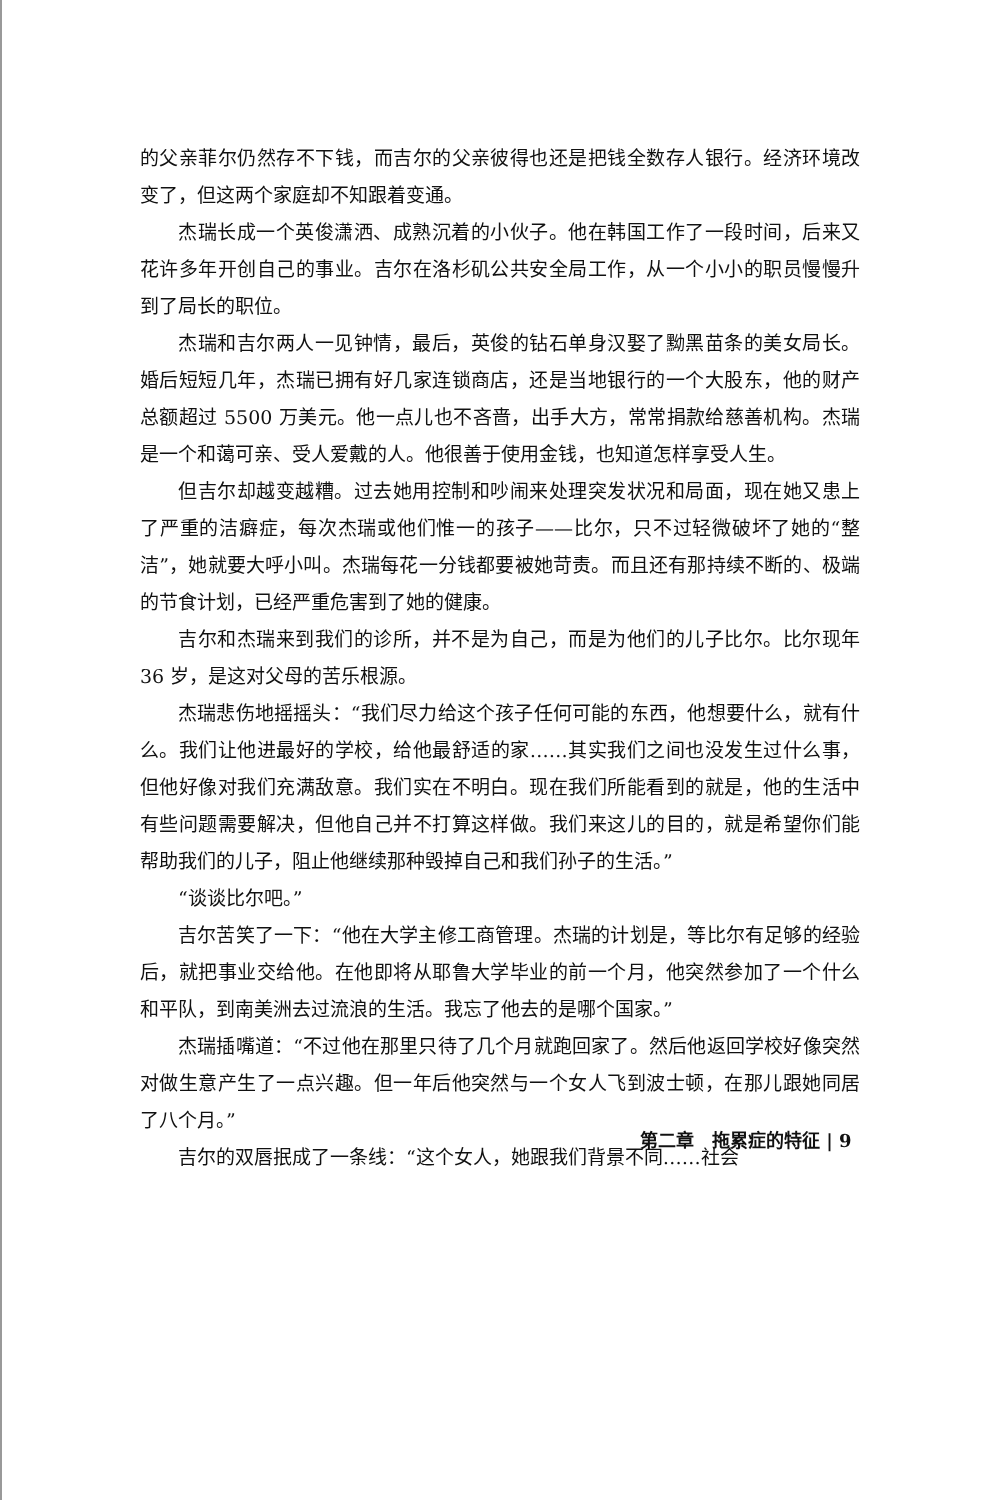的父亲菲尔仍然存不下钱，而吉尔的父亲彼得也还是把钱全数存人银行。经济环境改变了，但这两个家庭却不知跟着变通。
杰瑞长成一个英俊潇洒、成熟沉着的小伙子。他在韩国工作了一段时间，后来又花许多年开创自己的事业。吉尔在洛杉矶公共安全局工作，从一个小小的职员慢慢升到了局长的职位。
杰瑞和吉尔两人一见钟情，最后，英俊的钻石单身汉娶了黝黑苗条的美女局长。婚后短短几年，杰瑞已拥有好几家连锁商店，还是当地银行的一个大股东，他的财产总额超过 5500 万美元。他一点儿也不吝啬，出手大方，常常捐款给慈善机构。杰瑞是一个和蔼可亲、受人爱戴的人。他很善于使用金钱，也知道怎样享受人生。
但吉尔却越变越糟。过去她用控制和吵闹来处理突发状况和局面，现在她又患上了严重的洁癖症，每次杰瑞或他们惟一的孩子——比尔，只不过轻微破坏了她的“整洁”，她就要大呼小叫。杰瑞每花一分钱都要被她苛责。而且还有那持续不断的、极端的节食计划，已经严重危害到了她的健康。
吉尔和杰瑞来到我们的诊所，并不是为自己，而是为他们的儿子比尔。比尔现年 36 岁，是这对父母的苦乐根源。
杰瑞悲伤地摇摇头：“我们尽力给这个孩子任何可能的东西，他想要什么，就有什么。我们让他进最好的学校，给他最舒适的家……其实我们之间也没发生过什么事，但他好像对我们充满敌意。我们实在不明白。现在我们所能看到的就是，他的生活中有些问题需要解决，但他自己并不打算这样做。我们来这儿的目的，就是希望你们能帮助我们的儿子，阻止他继续那种毁掉自己和我们孙子的生活。”
“谈谈比尔吧。”
吉尔苦笑了一下：“他在大学主修工商管理。杰瑞的计划是，等比尔有足够的经验后，就把事业交给他。在他即将从耶鲁大学毕业的前一个月，他突然参加了一个什么和平队，到南美洲去过流浪的生活。我忘了他去的是哪个国家。”
杰瑞插嘴道：“不过他在那里只待了几个月就跑回家了。然后他返回学校好像突然对做生意产生了一点兴趣。但一年后他突然与一个女人飞到波士顿，在那儿跟她同居了八个月。”
吉尔的双唇抿成了一条线：“这个女人，她跟我们背景不同……社会
第二章　拖累症的特征 | 9